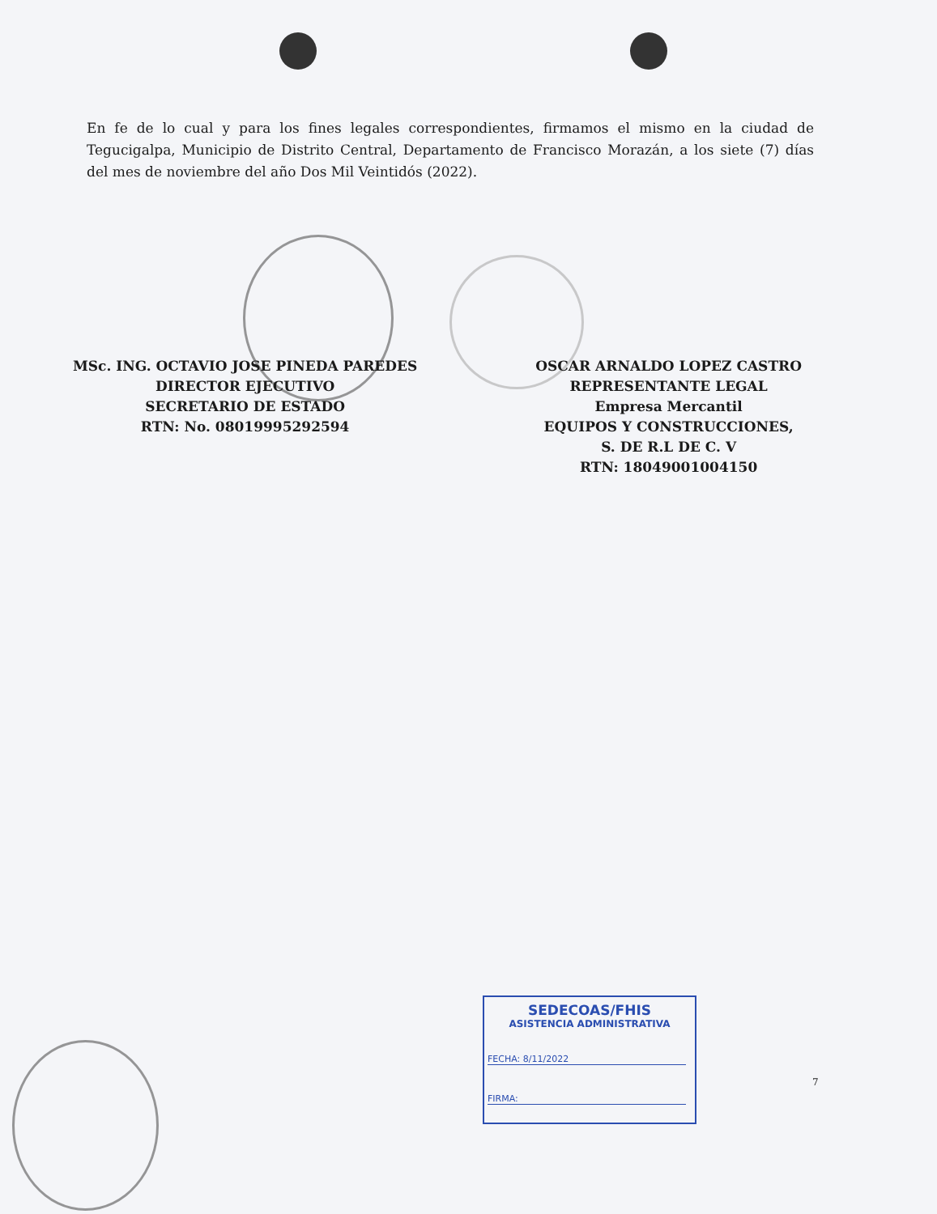En fe de lo cual y para los fines legales correspondientes, firmamos el mismo en la ciudad de Tegucigalpa, Municipio de Distrito Central, Departamento de Francisco Morazán, a los siete (7) días del mes de noviembre del año Dos Mil Veintidós (2022).
MSc. ING. OCTAVIO JOSE PINEDA PAREDES
DIRECTOR EJECUTIVO
SECRETARIO DE ESTADO
RTN: No. 08019995292594
OSCAR ARNALDO LOPEZ CASTRO
REPRESENTANTE LEGAL
Empresa Mercantil
EQUIPOS Y CONSTRUCCIONES,
S. DE R.L DE C. V
RTN: 18049001004150
SEDECOAS/FHIS
ASISTENCIA ADMINISTRATIVA
FECHA: 8/11/2022
FIRMA:
7